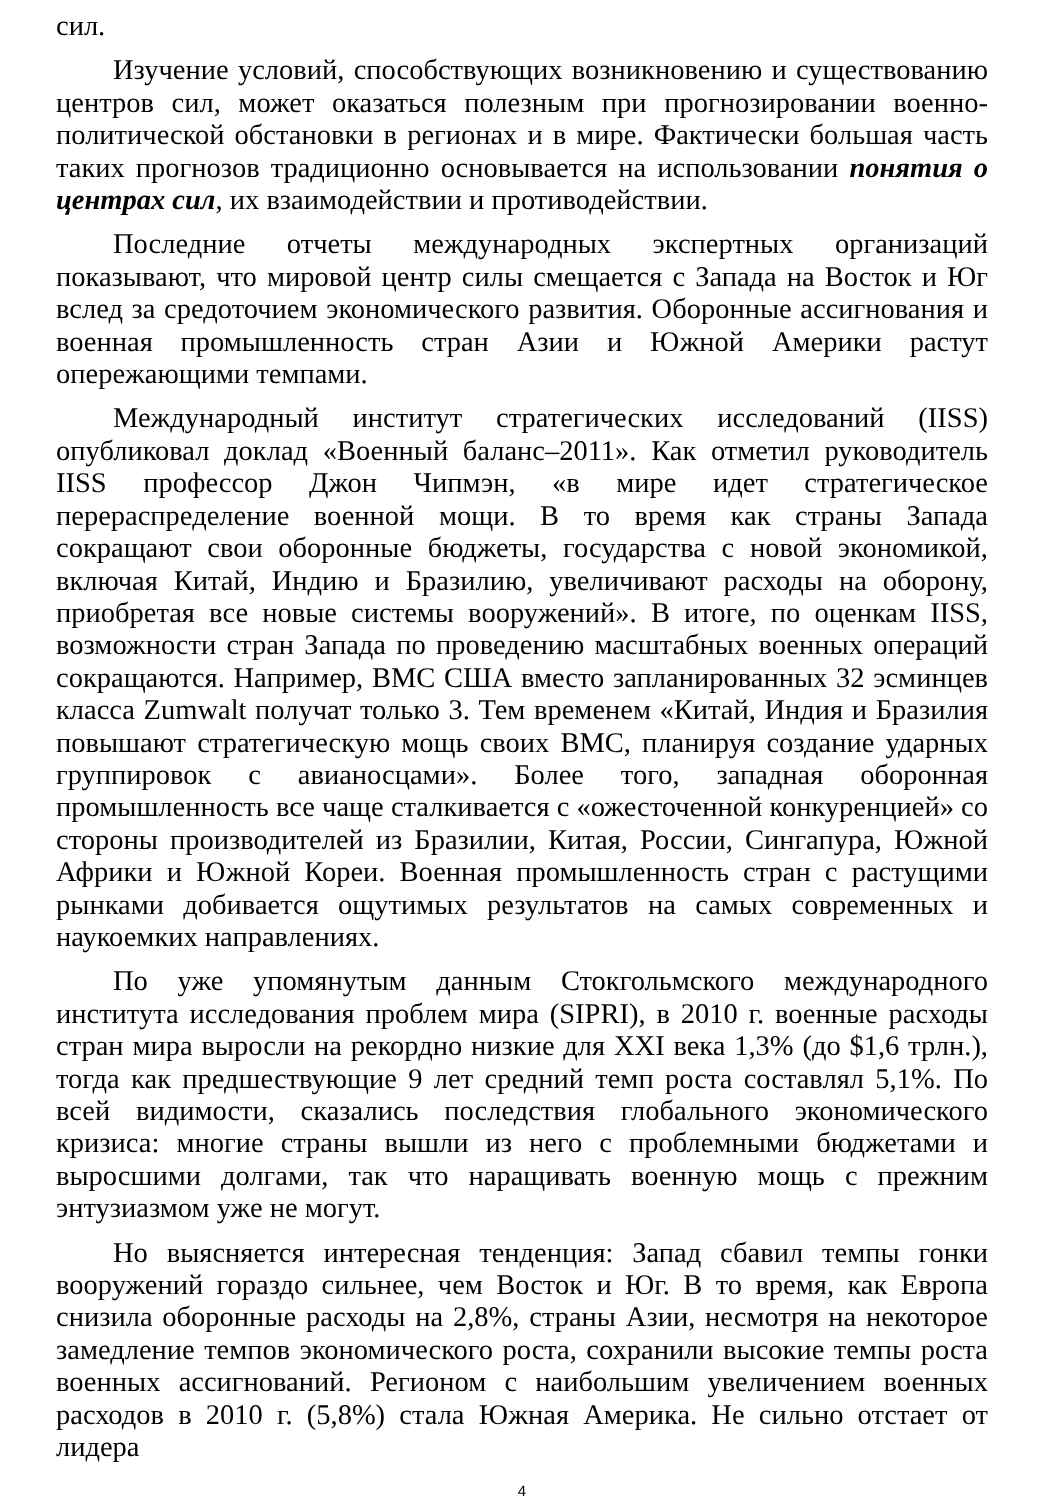сил.
Изучение условий, способствующих возникновению и существованию центров сил, может оказаться полезным при прогнозировании военно-политической обстановки в регионах и в мире. Фактически большая часть таких прогнозов традиционно основывается на использовании понятия о центрах сил, их взаимодействии и противодействии.
Последние отчеты международных экспертных организаций показывают, что мировой центр силы смещается с Запада на Восток и Юг вслед за средоточием экономического развития. Оборонные ассигнования и военная промышленность стран Азии и Южной Америки растут опережающими темпами.
Международный институт стратегических исследований (IISS) опубликовал доклад «Военный баланс–2011». Как отметил руководитель IISS профессор Джон Чипмэн, «в мире идет стратегическое перераспределение военной мощи. В то время как страны Запада сокращают свои оборонные бюджеты, государства с новой экономикой, включая Китай, Индию и Бразилию, увеличивают расходы на оборону, приобретая все новые системы вооружений». В итоге, по оценкам IISS, возможности стран Запада по проведению масштабных военных операций сокращаются. Например, ВМС США вместо запланированных 32 эсминцев класса Zumwalt получат только 3. Тем временем «Китай, Индия и Бразилия повышают стратегическую мощь своих ВМС, планируя создание ударных группировок с авианосцами». Более того, западная оборонная промышленность все чаще сталкивается с «ожесточенной конкуренцией» со стороны производителей из Бразилии, Китая, России, Сингапура, Южной Африки и Южной Кореи. Военная промышленность стран с растущими рынками добивается ощутимых результатов на самых современных и наукоемких направлениях.
По уже упомянутым данным Стокгольмского международного института исследования проблем мира (SIPRI), в 2010 г. военные расходы стран мира выросли на рекордно низкие для XXI века 1,3% (до $1,6 трлн.), тогда как предшествующие 9 лет средний темп роста составлял 5,1%. По всей видимости, сказались последствия глобального экономического кризиса: многие страны вышли из него с проблемными бюджетами и выросшими долгами, так что наращивать военную мощь с прежним энтузиазмом уже не могут.
Но выясняется интересная тенденция: Запад сбавил темпы гонки вооружений гораздо сильнее, чем Восток и Юг. В то время, как Европа снизила оборонные расходы на 2,8%, страны Азии, несмотря на некоторое замедление темпов экономического роста, сохранили высокие темпы роста военных ассигнований. Регионом с наибольшим увеличением военных расходов в 2010 г. (5,8%) стала Южная Америка. Не сильно отстает от лидера
4